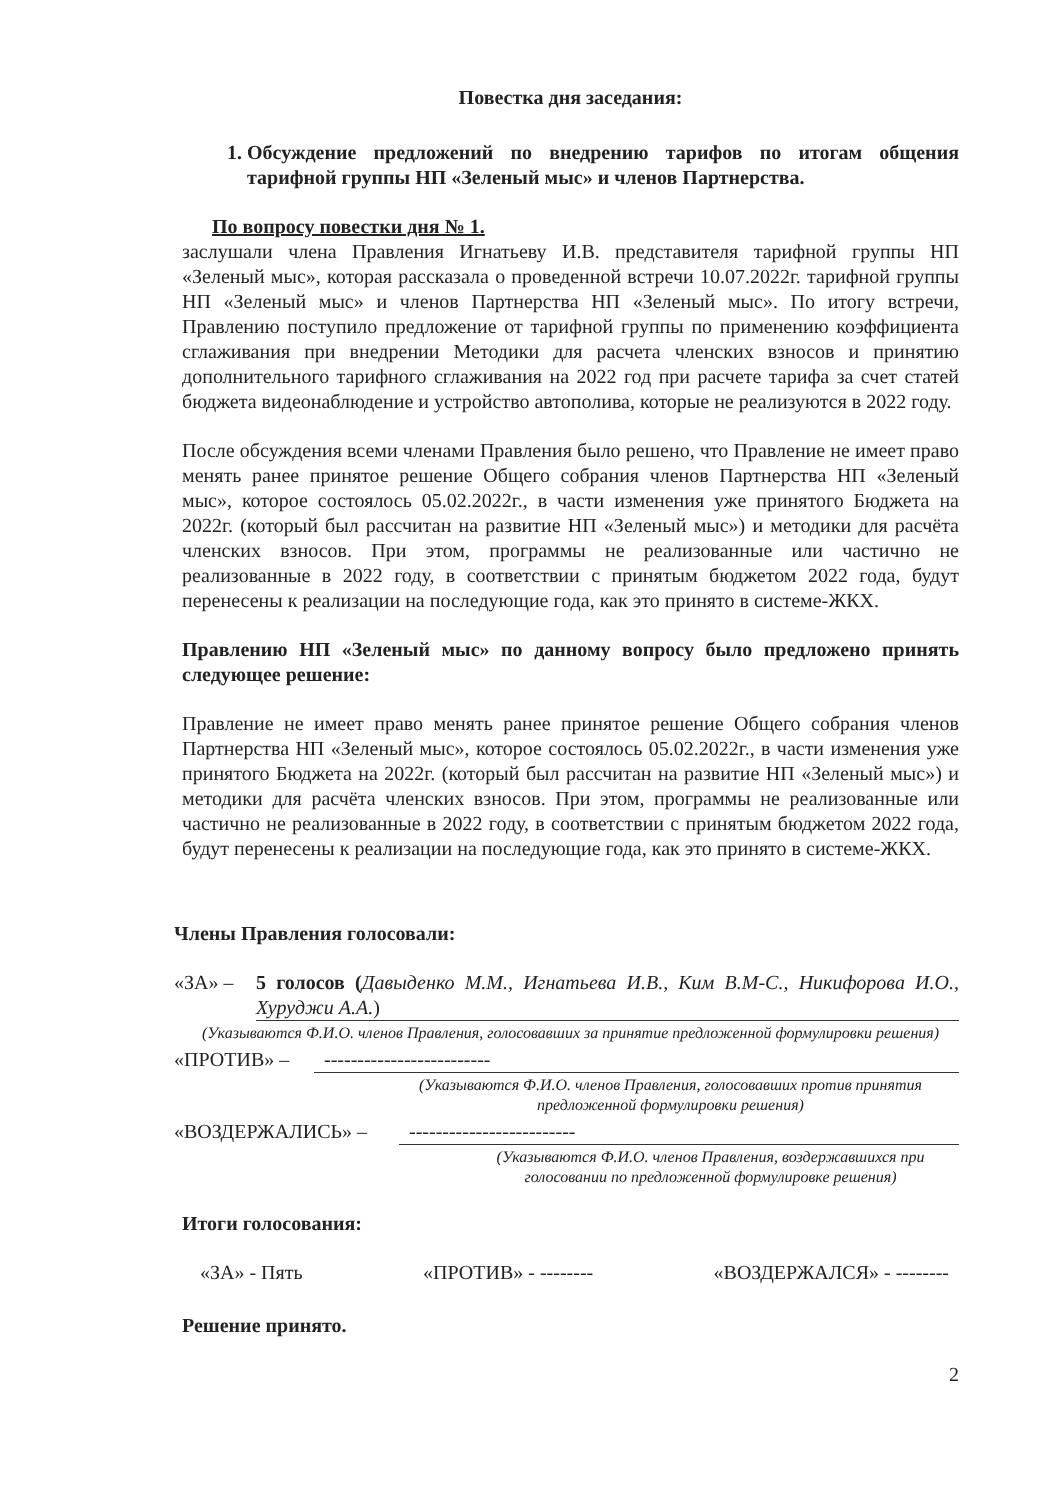Повестка дня заседания:
1. Обсуждение предложений по внедрению тарифов по итогам общения тарифной группы НП «Зеленый мыс» и членов Партнерства.
По вопросу повестки дня № 1.
заслушали члена Правления Игнатьеву И.В. представителя тарифной группы НП «Зеленый мыс», которая рассказала о проведенной встречи 10.07.2022г. тарифной группы НП «Зеленый мыс» и членов Партнерства НП «Зеленый мыс». По итогу встречи, Правлению поступило предложение от тарифной группы по применению коэффициента сглаживания при внедрении Методики для расчета членских взносов и принятию дополнительного тарифного сглаживания на 2022 год при расчете тарифа за счет статей бюджета видеонаблюдение и устройство автополива, которые не реализуются в 2022 году.
После обсуждения всеми членами Правления было решено, что Правление не имеет право менять ранее принятое решение Общего собрания членов Партнерства НП «Зеленый мыс», которое состоялось 05.02.2022г., в части изменения уже принятого Бюджета на 2022г. (который был рассчитан на развитие НП «Зеленый мыс») и методики для расчёта членских взносов. При этом, программы не реализованные или частично не реализованные в 2022 году, в соответствии с принятым бюджетом 2022 года, будут перенесены к реализации на последующие года, как это принято в системе-ЖКХ.
Правлению НП «Зеленый мыс» по данному вопросу было предложено принять следующее решение:
Правление не имеет право менять ранее принятое решение Общего собрания членов Партнерства НП «Зеленый мыс», которое состоялось 05.02.2022г., в части изменения уже принятого Бюджета на 2022г. (который был рассчитан на развитие НП «Зеленый мыс») и методики для расчёта членских взносов. При этом, программы не реализованные или частично не реализованные в 2022 году, в соответствии с принятым бюджетом 2022 года, будут перенесены к реализации на последующие года, как это принято в системе-ЖКХ.
Члены Правления голосовали:
«ЗА» – 5 голосов (Давыденко М.М., Игнатьева И.В., Ким В.М-С., Никифорова И.О., Хуруджи А.А.)
(Указываются Ф.И.О. членов Правления, голосовавших за принятие предложенной формулировки решения)
«ПРОТИВ» – -------------------------
(Указываются Ф.И.О. членов Правления, голосовавших против принятия предложенной формулировки решения)
«ВОЗДЕРЖАЛИСЬ» – -------------------------
(Указываются Ф.И.О. членов Правления, воздержавшихся при голосовании по предложенной формулировке решения)
Итоги голосования:
«ЗА» - Пять «ПРОТИВ» - -------- «ВОЗДЕРЖАЛСЯ» - --------
Решение принято.
2